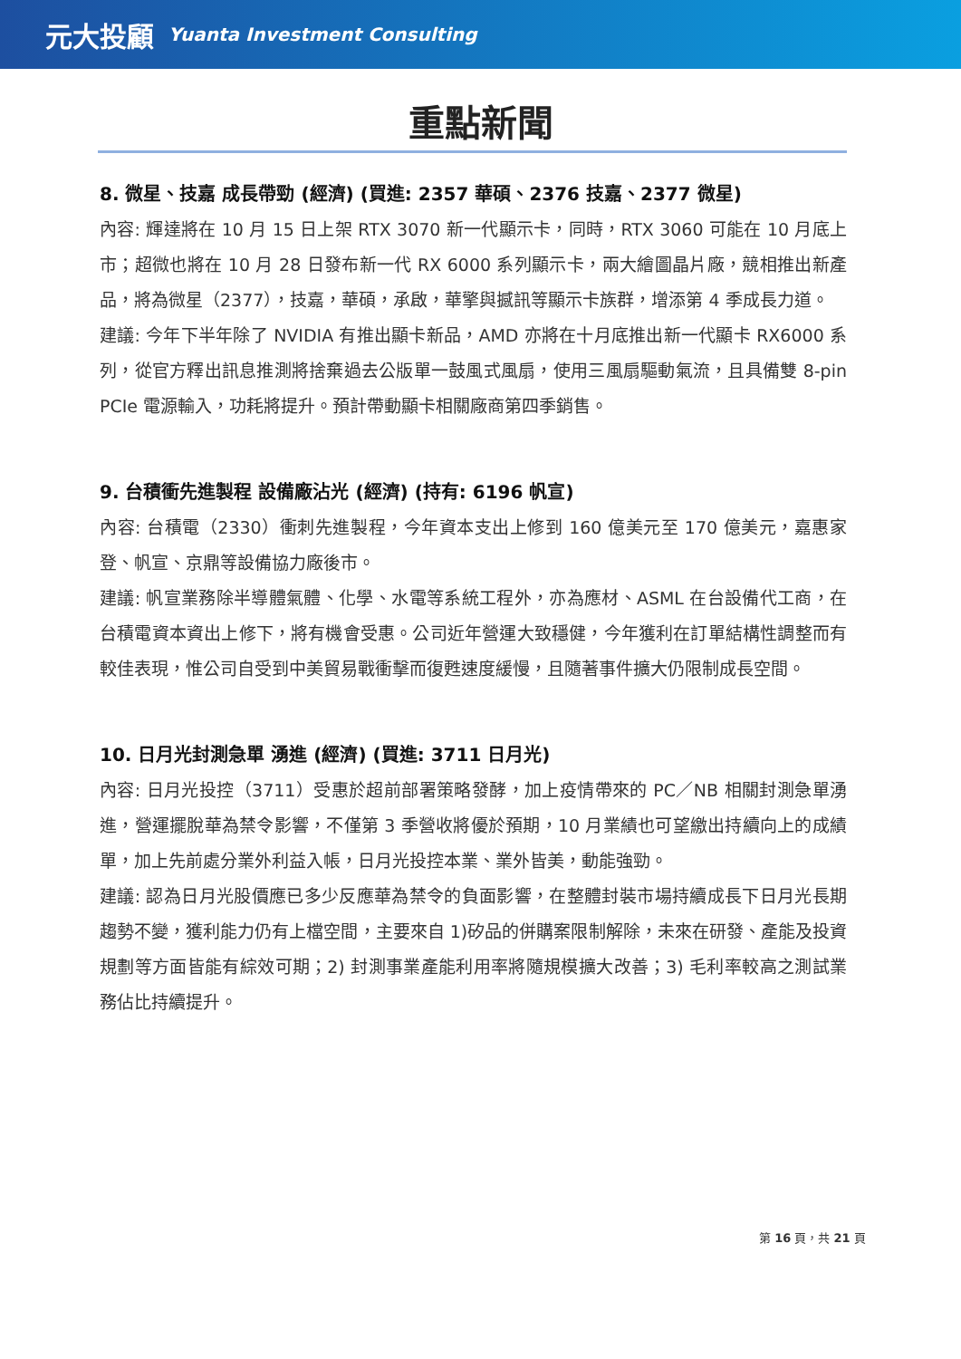元大投顧 Yuanta Investment Consulting
重點新聞
8. 微星、技嘉 成長帶勁 (經濟) (買進: 2357 華碩、2376 技嘉、2377 微星)
內容: 輝達將在 10 月 15 日上架 RTX 3070 新一代顯示卡，同時，RTX 3060 可能在 10 月底上市；超微也將在 10 月 28 日發布新一代 RX 6000 系列顯示卡，兩大繪圖晶片廠，競相推出新產品，將為微星（2377），技嘉，華碩，承啟，華擎與撼訊等顯示卡族群，增添第 4 季成長力道。
建議: 今年下半年除了 NVIDIA 有推出顯卡新品，AMD 亦將在十月底推出新一代顯卡 RX6000 系列，從官方釋出訊息推測將捨棄過去公版單一鼓風式風扇，使用三風扇驅動氣流，且具備雙 8-pin PCIe 電源輸入，功耗將提升。預計帶動顯卡相關廠商第四季銷售。
9. 台積衝先進製程 設備廠沾光 (經濟) (持有: 6196 帆宣)
內容: 台積電（2330）衝刺先進製程，今年資本支出上修到 160 億美元至 170 億美元，嘉惠家登、帆宣、京鼎等設備協力廠後市。
建議: 帆宣業務除半導體氣體、化學、水電等系統工程外，亦為應材、ASML 在台設備代工商，在台積電資本資出上修下，將有機會受惠。公司近年營運大致穩健，今年獲利在訂單結構性調整而有較佳表現，惟公司自受到中美貿易戰衝擊而復甦速度緩慢，且隨著事件擴大仍限制成長空間。
10. 日月光封測急單 湧進 (經濟) (買進: 3711 日月光)
內容: 日月光投控（3711）受惠於超前部署策略發酵，加上疫情帶來的 PC／NB 相關封測急單湧進，營運擺脫華為禁令影響，不僅第 3 季營收將優於預期，10 月業績也可望繳出持續向上的成績單，加上先前處分業外利益入帳，日月光投控本業、業外皆美，動能強勁。
建議: 認為日月光股價應已多少反應華為禁令的負面影響，在整體封裝市場持續成長下日月光長期趨勢不變，獲利能力仍有上檔空間，主要來自 1)矽品的併購案限制解除，未來在研發、產能及投資規劃等方面皆能有綜效可期；2) 封測事業產能利用率將隨規模擴大改善；3) 毛利率較高之測試業務佔比持續提升。
第 16 頁，共 21 頁